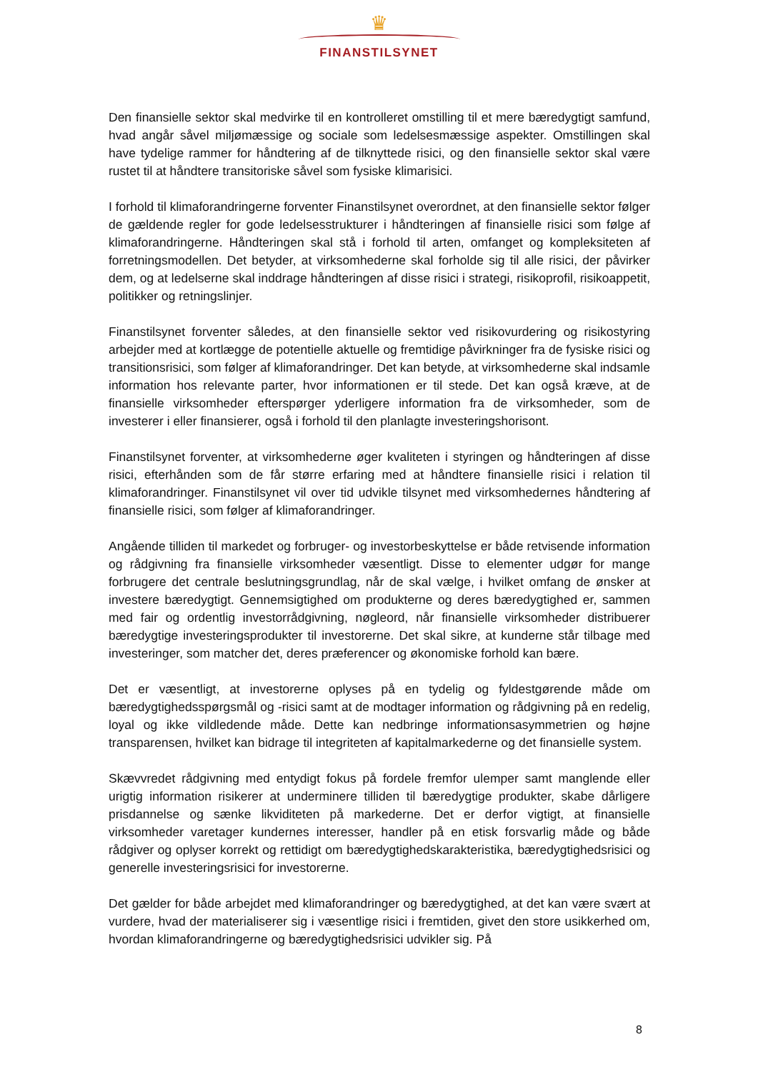♛
FINANSTILSYNET
Den finansielle sektor skal medvirke til en kontrolleret omstilling til et mere bæredygtigt samfund, hvad angår såvel miljømæssige og sociale som ledelsesmæssige aspekter. Omstillingen skal have tydelige rammer for håndtering af de tilknyttede risici, og den finansielle sektor skal være rustet til at håndtere transitoriske såvel som fysiske klimarisici.
I forhold til klimaforandringerne forventer Finanstilsynet overordnet, at den finansielle sektor følger de gældende regler for gode ledelsesstrukturer i håndteringen af finansielle risici som følge af klimaforandringerne. Håndteringen skal stå i forhold til arten, omfanget og kompleksiteten af forretningsmodellen. Det betyder, at virksomhederne skal forholde sig til alle risici, der påvirker dem, og at ledelserne skal inddrage håndteringen af disse risici i strategi, risikoprofil, risikoappetit, politikker og retningslinjer.
Finanstilsynet forventer således, at den finansielle sektor ved risikovurdering og risikostyring arbejder med at kortlægge de potentielle aktuelle og fremtidige påvirkninger fra de fysiske risici og transitionsrisici, som følger af klimaforandringer. Det kan betyde, at virksomhederne skal indsamle information hos relevante parter, hvor informationen er til stede. Det kan også kræve, at de finansielle virksomheder efterspørger yderligere information fra de virksomheder, som de investerer i eller finansierer, også i forhold til den planlagte investeringshorisont.
Finanstilsynet forventer, at virksomhederne øger kvaliteten i styringen og håndteringen af disse risici, efterhånden som de får større erfaring med at håndtere finansielle risici i relation til klimaforandringer. Finanstilsynet vil over tid udvikle tilsynet med virksomhedernes håndtering af finansielle risici, som følger af klimaforandringer.
Angående tilliden til markedet og forbruger- og investorbeskyttelse er både retvisende information og rådgivning fra finansielle virksomheder væsentligt. Disse to elementer udgør for mange forbrugere det centrale beslutningsgrundlag, når de skal vælge, i hvilket omfang de ønsker at investere bæredygtigt. Gennemsigtighed om produkterne og deres bæredygtighed er, sammen med fair og ordentlig investorrådgivning, nøgleord, når finansielle virksomheder distribuerer bæredygtige investeringsprodukter til investorerne. Det skal sikre, at kunderne står tilbage med investeringer, som matcher det, deres præferencer og økonomiske forhold kan bære.
Det er væsentligt, at investorerne oplyses på en tydelig og fyldestgørende måde om bæredygtighedsspørgsmål og -risici samt at de modtager information og rådgivning på en redelig, loyal og ikke vildledende måde. Dette kan nedbringe informationsasymmetrien og højne transparensen, hvilket kan bidrage til integriteten af kapitalmarkederne og det finansielle system.
Skævvredet rådgivning med entydigt fokus på fordele fremfor ulemper samt manglende eller urigtig information risikerer at underminere tilliden til bæredygtige produkter, skabe dårligere prisdannelse og sænke likviditeten på markederne. Det er derfor vigtigt, at finansielle virksomheder varetager kundernes interesser, handler på en etisk forsvarlig måde og både rådgiver og oplyser korrekt og rettidigt om bæredygtighedskarakteristika, bæredygtighedsrisici og generelle investeringsrisici for investorerne.
Det gælder for både arbejdet med klimaforandringer og bæredygtighed, at det kan være svært at vurdere, hvad der materialiserer sig i væsentlige risici i fremtiden, givet den store usikkerhed om, hvordan klimaforandringerne og bæredygtighedsrisici udvikler sig. På
8